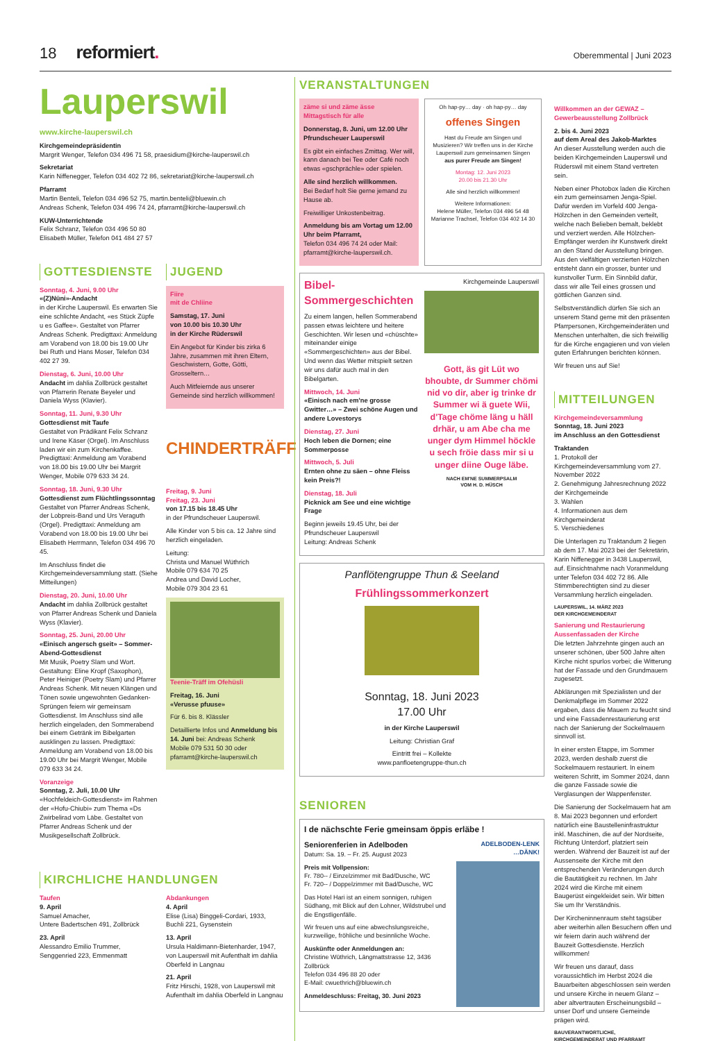18 reformiert. Oberemmental | Juni 2023
Lauperswil
www.kirche-lauperswil.ch
Kirchgemeindepräsidentin
Margrit Wenger, Telefon 034 496 71 58, praesidium@kirche-lauperswil.ch
Sekretariat
Karin Niffenegger, Telefon 034 402 72 86, sekretariat@kirche-lauperswil.ch
Pfarramt
Martin Benteli, Telefon 034 496 52 75, martin.benteli@bluewin.ch
Andreas Schenk, Telefon 034 496 74 24, pfarramt@kirche-lauperswil.ch
KUW-Unterrichtende
Felix Schranz, Telefon 034 496 50 80
Elisabeth Müller, Telefon 041 484 27 57
GOTTESDIENSTE
Sonntag, 4. Juni, 9.00 Uhr
«(Z)Nüni»-Andacht
in der Kirche Lauperswil. Es erwarten Sie eine schlichte Andacht, «es Stück Züpfe u es Gaffee». Gestaltet von Pfarrer Andreas Schenk. Predigttaxi: Anmeldung am Vorabend von 18.00 bis 19.00 Uhr bei Ruth und Hans Moser, Telefon 034 402 27 39.
Dienstag, 6. Juni, 10.00 Uhr
Andacht im dahlia Zollbrück gestaltet von Pfarrerin Renate Beyeler und Daniela Wyss (Klavier).
Sonntag, 11. Juni, 9.30 Uhr
Gottesdienst mit Taufe
Gestaltet von Prädikant Felix Schranz und Irene Käser (Orgel). Im Anschluss laden wir ein zum Kirchenkaffee. Predigttaxi: Anmeldung am Vorabend von 18.00 bis 19.00 Uhr bei Margrit Wenger, Mobile 079 633 34 24.
Sonntag, 18. Juni, 9.30 Uhr
Gottesdienst zum Flüchtlingssonntag
Gestaltet von Pfarrer Andreas Schenk, der Lobpreis-Band und Urs Veraguth (Orgel). Predigttaxi: Anmeldung am Vorabend von 18.00 bis 19.00 Uhr bei Elisabeth Herrmann, Telefon 034 496 70 45.
Im Anschluss findet die Kirchgemeindeversammlung statt. (Siehe Mitteilungen)
Dienstag, 20. Juni, 10.00 Uhr
Andacht im dahlia Zollbrück gestaltet von Pfarrer Andreas Schenk und Daniela Wyss (Klavier).
Sonntag, 25. Juni, 20.00 Uhr
«Einisch angersch gseit» – Sommer-Abend-Gottesdienst
Mit Musik, Poetry Slam und Wort. Gestaltung: Eline Kropf (Saxophon), Peter Heiniger (Poetry Slam) und Pfarrer Andreas Schenk. Mit neuen Klängen und Tönen sowie ungewohnten Gedanken-Sprüngen feiern wir gemeinsam Gottesdienst. Im Anschluss sind alle herzlich eingeladen, den Sommerabend bei einem Getränk im Bibelgarten ausklingen zu lassen. Predigttaxi: Anmeldung am Vorabend von 18.00 bis 19.00 Uhr bei Margrit Wenger, Mobile 079 633 34 24.
Voranzeige
Sonntag, 2. Juli, 10.00 Uhr
«Hochfeldeich-Gottesdienst» im Rahmen der «Hofu-Chiubi» zum Thema «Ds Zwirbelirad vom Läbe. Gestaltet von Pfarrer Andreas Schenk und der Musikgesellschaft Zollbrück.
JUGEND
Fiire
mit de Chliine
Samstag, 17. Juni
von 10.00 bis 10.30 Uhr
in der Kirche Rüderswil
Ein Angebot für Kinder bis zirka 6 Jahre, zusammen mit ihren Eltern, Geschwistern, Gotte, Götti, Grosseltern…
Auch Mitfeiernde aus unserer Gemeinde sind herzlich willkommen!
CHINDERTRÄFF
Freitag, 9. Juni
Freitag, 23. Juni
von 17.15 bis 18.45 Uhr
in der Pfrundscheuer Lauperswil.
Alle Kinder von 5 bis ca. 12 Jahre sind herzlich eingeladen.
Leitung:
Christa und Manuel Wüthrich
Mobile 079 634 70 25
Andrea und David Locher,
Mobile 079 304 23 61
Teenie-Träff im Ofehüsli
Freitag, 16. Juni
«Verusse pfuuse»
Für 6. bis 8. Klässler
Detaillierte Infos und Anmeldung bis 14. Juni bei: Andreas Schenk
Mobile 079 531 50 30 oder pfarramt@kirche-lauperswil.ch
KIRCHLICHE HANDLUNGEN
Taufen
9. April
Samuel Amacher,
Untere Badertschen 491, Zollbrück
23. April
Alessandro Emilio Trummer,
Senggenried 223, Emmenmatt
Abdankungen
4. April
Elise (Lisa) Binggeli-Cordari, 1933, Buchli 221, Gysenstein
13. April
Ursula Haldimann-Bietenharder, 1947, von Lauperswil mit Aufenthalt im dahlia Oberfeld in Langnau
21. April
Fritz Hirschi, 1928, von Lauperswil mit Aufenthalt im dahlia Oberfeld in Langnau
VERANSTALTUNGEN
zäme si und zäme ässe
Mittagstisch für alle
Donnerstag, 8. Juni, um 12.00 Uhr
Pfrundscheuer Lauperswil
Es gibt ein einfaches Zmittag. Wer will, kann danach bei Tee oder Café noch etwas «gschprächle» oder spielen.
Alle sind herzlich willkommen.
Bei Bedarf holt Sie gerne jemand zu Hause ab.
Freiwilliger Unkostenbeitrag.
Anmeldung bis am Vortag um 12.00 Uhr beim Pfarramt,
Telefon 034 496 74 24 oder Mail: pfarramt@kirche-lauperswil.ch.
Oh hap-py… day · oh hap-py… day
offenes Singen
Hast du Freude am Singen und Musizieren? Wir treffen uns in der Kirche Lauperswil zum gemeinsamen Singen
aus purer Freude am Singen!
Montag: 12. Juni 2023
20.00 bis 21.30 Uhr
Alle sind herzlich willkommen!
Weitere Informationen:
Helene Müller, Telefon 034 496 54 48
Marianne Trachsel, Telefon 034 402 14 30
Bibel-Sommergeschichten
Zu einem langen, hellen Sommerabend passen etwas leichtere und heitere Geschichten. Wir lesen und «chüschte» miteinander einige «Sommergeschichten» aus der Bibel. Und wenn das Wetter mitspielt setzen wir uns dafür auch mal in den Bibelgarten.
Mittwoch, 14. Juni
«Einisch nach em'ne grosse Gwitter…» – Zwei schöne Augen und andere Lovestorys
Dienstag, 27. Juni
Hoch leben die Dornen; eine Sommerposse
Mittwoch, 5. Juli
Ernten ohne zu säen – ohne Fleiss kein Preis?!
Dienstag, 18. Juli
Picknick am See und eine wichtige Frage
Beginn jeweils 19.45 Uhr, bei der Pfrundscheuer Lauperswil
Leitung: Andreas Schenk
Kirchgemeinde Lauperswil
Gott, äs git Lüt wo bhoubte, dr Summer chömi nid vo dir, aber ig trinke dr Summer wi ä guete Wii, d'Tage chöme läng u häll drhär, u am Abe cha me unger dym Himmel höckle u sech fröie dass mir si u unger diine Ouge läbe.
NACH EM'NE SUMMERPSALM
VOM H. D. HÜSCH
Panflötengruppe Thun & Seeland
Frühlingssommerkonzert
Sonntag, 18. Juni 2023
17.00 Uhr
in der Kirche Lauperswil
Leitung: Christian Graf
Eintritt frei – Kollekte
www.panfloetengruppe-thun.ch
SENIOREN
I de nächschte Ferie gmeinsam öppis erläbe !
Seniorenferien in Adelboden
Datum: Sa. 19. – Fr. 25. August 2023
Preis mit Vollpension:
Fr. 780-- / Einzelzimmer mit Bad/Dusche, WC
Fr. 720-- / Doppelzimmer mit Bad/Dusche, WC
Das Hotel Hari ist an einem sonnigen, ruhigen Südhang, mit Blick auf den Lohner, Wildstrubel und die Engstligenfälle.
Wir freuen uns auf eine abwechslungsreiche, kurzweilige, fröhliche und besinnliche Woche.
Auskünfte oder Anmeldungen an:
Christine Wüthrich, Längmattstrasse 12, 3436 Zollbrück
Telefon 034 496 88 20 oder
E-Mail: cwuethrich@bluewin.ch
Anmeldeschluss: Freitag, 30. Juni 2023
ADELBODEN-LENK
…DÄNK!
Willkommen an der GEWAZ – Gewerbeausstellung Zollbrück
2. bis 4. Juni 2023
auf dem Areal des Jakob-Marktes
An dieser Ausstellung werden auch die beiden Kirchgemeinden Lauperswil und Rüderswil mit einem Stand vertreten sein.
Neben einer Photobox laden die Kirchen ein zum gemeinsamen Jenga-Spiel. Dafür werden im Vorfeld 400 Jenga-Hölzchen in den Gemeinden verteilt, welche nach Belieben bemalt, beklebt und verziert werden. Alle Hölzchen-Empfänger werden ihr Kunstwerk direkt an den Stand der Ausstellung bringen. Aus den vielfältigen verzierten Hölzchen entsteht dann ein grosser, bunter und kunstvoller Turm. Ein Sinnbild dafür, dass wir alle Teil eines grossen und göttlichen Ganzen sind.
Selbstverständlich dürfen Sie sich an unserem Stand gerne mit den präsenten Pfarrpersonen, Kirchgemeinderäten und Menschen unterhalten, die sich freiwillig für die Kirche engagieren und von vielen guten Erfahrungen berichten können.
Wir freuen uns auf Sie!
MITTEILUNGEN
Kirchgemeindeversammlung
Sonntag, 18. Juni 2023
im Anschluss an den Gottesdienst
Traktanden
1. Protokoll der Kirchgemeindeversammlung vom 27. November 2022
2. Genehmigung Jahresrechnung 2022 der Kirchgemeinde
3. Wahlen
4. Informationen aus dem Kirchgemeinderat
5. Verschiedenes
Die Unterlagen zu Traktandum 2 liegen ab dem 17. Mai 2023 bei der Sekretärin, Karin Niffenegger in 3438 Lauperswil, auf. Einsichtnahme nach Voranmeldung unter Telefon 034 402 72 86. Alle Stimmberechtigten sind zu dieser Versammlung herzlich eingeladen.
LAUPERSWIL, 14. MÄRZ 2023
DER KIRCHGEMEINDERAT
Sanierung und Restaurierung Aussenfassaden der Kirche
Die letzten Jahrzehnte gingen auch an unserer schönen, über 500 Jahre alten Kirche nicht spurlos vorbei; die Witterung hat der Fassade und den Grundmauern zugesetzt.
Abklärungen mit Spezialisten und der Denkmalpflege im Sommer 2022 ergaben, dass die Mauern zu feucht sind und eine Fassadenrestaurierung erst nach der Sanierung der Sockelmauern sinnvoll ist.
In einer ersten Etappe, im Sommer 2023, werden deshalb zuerst die Sockelmauern restauriert. In einem weiteren Schritt, im Sommer 2024, dann die ganze Fassade sowie die Verglasungen der Wappenfenster.
Die Sanierung der Sockelmauern hat am 8. Mai 2023 begonnen und erfordert natürlich eine Baustelleninfrastruktur inkl. Maschinen, die auf der Nordseite, Richtung Unterdorf, platziert sein werden. Während der Bauzeit ist auf der Aussenseite der Kirche mit den entsprechenden Veränderungen durch die Bautätigkeit zu rechnen. Im Jahr 2024 wird die Kirche mit einem Baugerüst eingekleidet sein. Wir bitten Sie um Ihr Verständnis.
Der Kircheninnenraum steht tagsüber aber weiterhin allen Besuchern offen und wir feiern darin auch während der Bauzeit Gottesdienste. Herzlich willkommen!
Wir freuen uns darauf, dass voraussichtlich im Herbst 2024 die Bauarbeiten abgeschlossen sein werden und unsere Kirche in neuem Glanz – aber altvertrauten Erscheinungsbild – unser Dorf und unsere Gemeinde prägen wird.
BAUVERANTWORTLICHE,
KIRCHGEMEINDERAT UND PFARRAMT